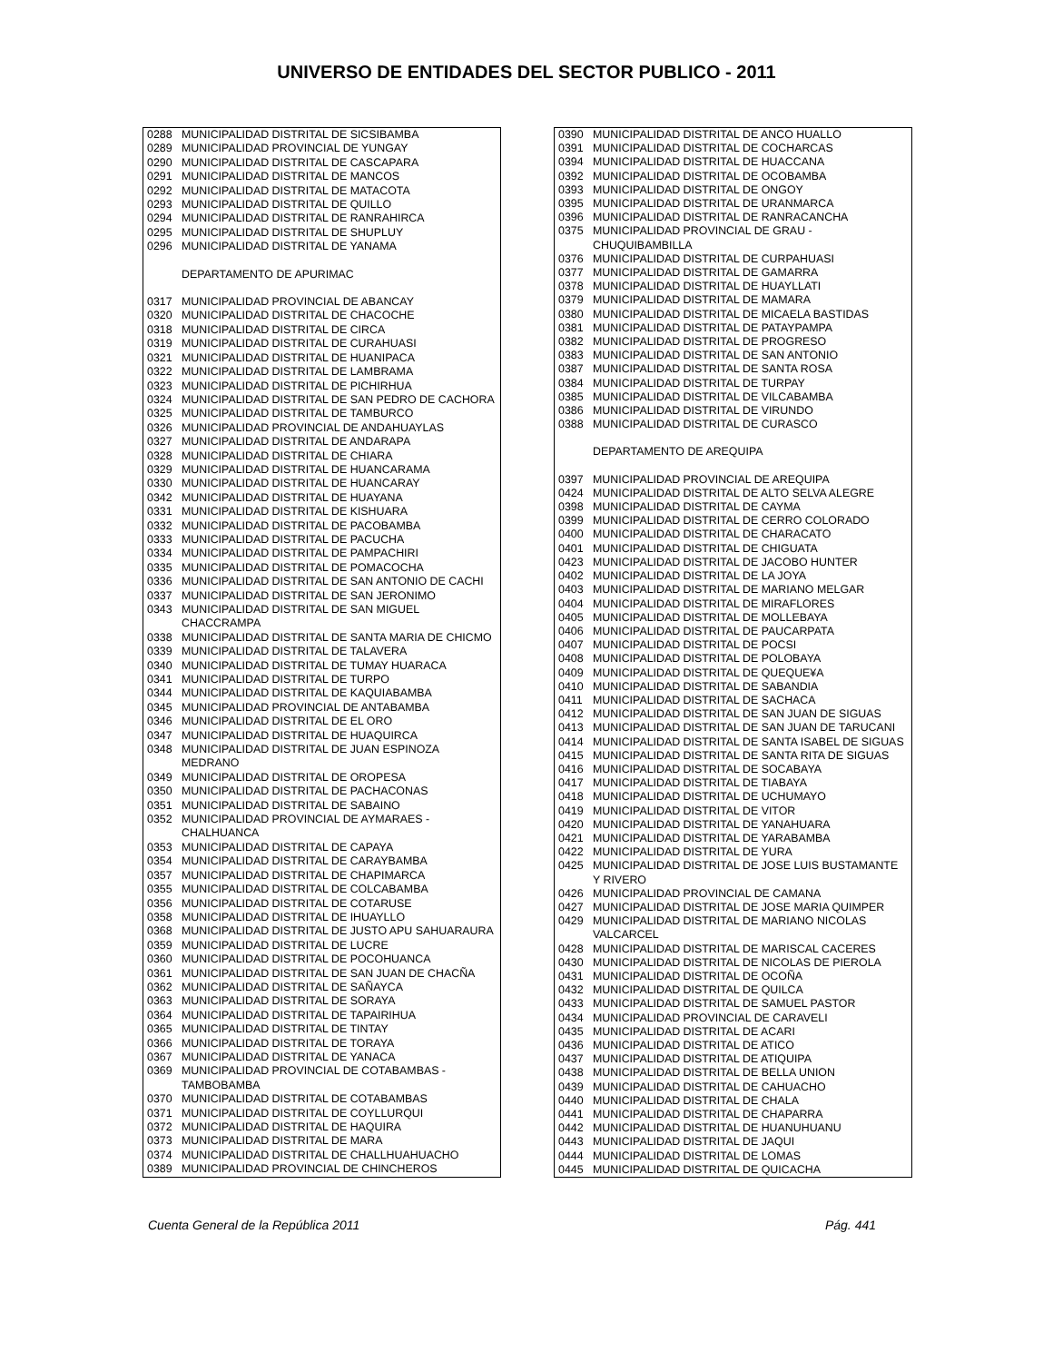UNIVERSO DE ENTIDADES DEL SECTOR PUBLICO - 2011
| 0288 | MUNICIPALIDAD DISTRITAL DE SICSIBAMBA |
| 0289 | MUNICIPALIDAD PROVINCIAL DE YUNGAY |
| 0290 | MUNICIPALIDAD DISTRITAL DE CASCAPARA |
| 0291 | MUNICIPALIDAD DISTRITAL DE MANCOS |
| 0292 | MUNICIPALIDAD DISTRITAL DE MATACOTA |
| 0293 | MUNICIPALIDAD DISTRITAL DE QUILLO |
| 0294 | MUNICIPALIDAD DISTRITAL DE RANRAHIRCA |
| 0295 | MUNICIPALIDAD DISTRITAL DE SHUPLUY |
| 0296 | MUNICIPALIDAD DISTRITAL DE YANAMA |
| | DEPARTAMENTO DE APURIMAC |
| 0317 | MUNICIPALIDAD PROVINCIAL DE ABANCAY |
| 0320 | MUNICIPALIDAD DISTRITAL DE CHACOCHE |
| 0318 | MUNICIPALIDAD DISTRITAL DE CIRCA |
| 0319 | MUNICIPALIDAD DISTRITAL DE CURAHUASI |
| 0321 | MUNICIPALIDAD DISTRITAL DE HUANIPACA |
| 0322 | MUNICIPALIDAD DISTRITAL DE LAMBRAMA |
| 0323 | MUNICIPALIDAD DISTRITAL DE PICHIRHUA |
| 0324 | MUNICIPALIDAD DISTRITAL DE SAN PEDRO DE CACHORA |
| 0325 | MUNICIPALIDAD DISTRITAL DE TAMBURCO |
| 0326 | MUNICIPALIDAD PROVINCIAL DE ANDAHUAYLAS |
| 0327 | MUNICIPALIDAD DISTRITAL DE ANDARAPA |
| 0328 | MUNICIPALIDAD DISTRITAL DE CHIARA |
| 0329 | MUNICIPALIDAD DISTRITAL DE HUANCARAMA |
| 0330 | MUNICIPALIDAD DISTRITAL DE HUANCARAY |
| 0342 | MUNICIPALIDAD DISTRITAL DE HUAYANA |
| 0331 | MUNICIPALIDAD DISTRITAL DE KISHUARA |
| 0332 | MUNICIPALIDAD DISTRITAL DE PACOBAMBA |
| 0333 | MUNICIPALIDAD DISTRITAL DE PACUCHA |
| 0334 | MUNICIPALIDAD DISTRITAL DE PAMPACHIRI |
| 0335 | MUNICIPALIDAD DISTRITAL DE POMACOCHA |
| 0336 | MUNICIPALIDAD DISTRITAL DE SAN ANTONIO DE CACHI |
| 0337 | MUNICIPALIDAD DISTRITAL DE SAN JERONIMO |
| 0343 | MUNICIPALIDAD DISTRITAL DE SAN MIGUEL CHACCRAMPA |
| 0338 | MUNICIPALIDAD DISTRITAL DE SANTA MARIA DE CHICMO |
| 0339 | MUNICIPALIDAD DISTRITAL DE TALAVERA |
| 0340 | MUNICIPALIDAD DISTRITAL DE TUMAY HUARACA |
| 0341 | MUNICIPALIDAD DISTRITAL DE TURPO |
| 0344 | MUNICIPALIDAD DISTRITAL DE KAQUIABAMBA |
| 0345 | MUNICIPALIDAD PROVINCIAL DE ANTABAMBA |
| 0346 | MUNICIPALIDAD DISTRITAL DE EL ORO |
| 0347 | MUNICIPALIDAD DISTRITAL DE HUAQUIRCA |
| 0348 | MUNICIPALIDAD DISTRITAL DE JUAN ESPINOZA MEDRANO |
| 0349 | MUNICIPALIDAD DISTRITAL DE OROPESA |
| 0350 | MUNICIPALIDAD DISTRITAL DE PACHACONAS |
| 0351 | MUNICIPALIDAD DISTRITAL DE SABAINO |
| 0352 | MUNICIPALIDAD PROVINCIAL DE AYMARAES - CHALHUANCA |
| 0353 | MUNICIPALIDAD DISTRITAL DE CAPAYA |
| 0354 | MUNICIPALIDAD DISTRITAL DE CARAYBAMBA |
| 0357 | MUNICIPALIDAD DISTRITAL DE CHAPIMARCA |
| 0355 | MUNICIPALIDAD DISTRITAL DE COLCABAMBA |
| 0356 | MUNICIPALIDAD DISTRITAL DE COTARUSE |
| 0358 | MUNICIPALIDAD DISTRITAL DE IHUAYLLO |
| 0368 | MUNICIPALIDAD DISTRITAL DE JUSTO APU SAHUARAURA |
| 0359 | MUNICIPALIDAD DISTRITAL DE LUCRE |
| 0360 | MUNICIPALIDAD DISTRITAL DE POCOHUANCA |
| 0361 | MUNICIPALIDAD DISTRITAL DE SAN JUAN DE CHACÑA |
| 0362 | MUNICIPALIDAD DISTRITAL DE SAÑAYCA |
| 0363 | MUNICIPALIDAD DISTRITAL DE SORAYA |
| 0364 | MUNICIPALIDAD DISTRITAL DE TAPAIRIHUA |
| 0365 | MUNICIPALIDAD DISTRITAL DE TINTAY |
| 0366 | MUNICIPALIDAD DISTRITAL DE TORAYA |
| 0367 | MUNICIPALIDAD DISTRITAL DE YANACA |
| 0369 | MUNICIPALIDAD PROVINCIAL DE COTABAMBAS - TAMBOBAMBA |
| 0370 | MUNICIPALIDAD DISTRITAL DE COTABAMBAS |
| 0371 | MUNICIPALIDAD DISTRITAL DE COYLLURQUI |
| 0372 | MUNICIPALIDAD DISTRITAL DE HAQUIRA |
| 0373 | MUNICIPALIDAD DISTRITAL DE MARA |
| 0374 | MUNICIPALIDAD DISTRITAL DE CHALLHUAHUACHO |
| 0389 | MUNICIPALIDAD PROVINCIAL DE CHINCHEROS |
| 0390 | MUNICIPALIDAD DISTRITAL DE ANCO HUALLO |
| 0391 | MUNICIPALIDAD DISTRITAL DE COCHARCAS |
| 0394 | MUNICIPALIDAD DISTRITAL DE HUACCANA |
| 0392 | MUNICIPALIDAD DISTRITAL DE OCOBAMBA |
| 0393 | MUNICIPALIDAD DISTRITAL DE ONGOY |
| 0395 | MUNICIPALIDAD DISTRITAL DE URANMARCA |
| 0396 | MUNICIPALIDAD DISTRITAL DE RANRACANCHA |
| 0375 | MUNICIPALIDAD PROVINCIAL DE GRAU - CHUQUIBAMBILLA |
| 0376 | MUNICIPALIDAD DISTRITAL DE CURPAHUASI |
| 0377 | MUNICIPALIDAD DISTRITAL DE GAMARRA |
| 0378 | MUNICIPALIDAD DISTRITAL DE HUAYLLATI |
| 0379 | MUNICIPALIDAD DISTRITAL DE MAMARA |
| 0380 | MUNICIPALIDAD DISTRITAL DE MICAELA BASTIDAS |
| 0381 | MUNICIPALIDAD DISTRITAL DE PATAYPAMPA |
| 0382 | MUNICIPALIDAD DISTRITAL DE PROGRESO |
| 0383 | MUNICIPALIDAD DISTRITAL DE SAN ANTONIO |
| 0387 | MUNICIPALIDAD DISTRITAL DE SANTA ROSA |
| 0384 | MUNICIPALIDAD DISTRITAL DE TURPAY |
| 0385 | MUNICIPALIDAD DISTRITAL DE VILCABAMBA |
| 0386 | MUNICIPALIDAD DISTRITAL DE VIRUNDO |
| 0388 | MUNICIPALIDAD DISTRITAL DE CURASCO |
| | DEPARTAMENTO DE AREQUIPA |
| 0397 | MUNICIPALIDAD PROVINCIAL DE AREQUIPA |
| 0424 | MUNICIPALIDAD DISTRITAL DE ALTO SELVA ALEGRE |
| 0398 | MUNICIPALIDAD DISTRITAL DE CAYMA |
| 0399 | MUNICIPALIDAD DISTRITAL DE CERRO COLORADO |
| 0400 | MUNICIPALIDAD DISTRITAL DE CHARACATO |
| 0401 | MUNICIPALIDAD DISTRITAL DE CHIGUATA |
| 0423 | MUNICIPALIDAD DISTRITAL DE JACOBO HUNTER |
| 0402 | MUNICIPALIDAD DISTRITAL DE LA JOYA |
| 0403 | MUNICIPALIDAD DISTRITAL DE MARIANO MELGAR |
| 0404 | MUNICIPALIDAD DISTRITAL DE MIRAFLORES |
| 0405 | MUNICIPALIDAD DISTRITAL DE MOLLEBAYA |
| 0406 | MUNICIPALIDAD DISTRITAL DE PAUCARPATA |
| 0407 | MUNICIPALIDAD DISTRITAL DE POCSI |
| 0408 | MUNICIPALIDAD DISTRITAL DE POLOBAYA |
| 0409 | MUNICIPALIDAD DISTRITAL DE QUEQUE¥A |
| 0410 | MUNICIPALIDAD DISTRITAL DE SABANDIA |
| 0411 | MUNICIPALIDAD DISTRITAL DE SACHACA |
| 0412 | MUNICIPALIDAD DISTRITAL DE SAN JUAN DE SIGUAS |
| 0413 | MUNICIPALIDAD DISTRITAL DE SAN JUAN DE TARUCANI |
| 0414 | MUNICIPALIDAD DISTRITAL DE SANTA ISABEL DE SIGUAS |
| 0415 | MUNICIPALIDAD DISTRITAL DE SANTA RITA DE SIGUAS |
| 0416 | MUNICIPALIDAD DISTRITAL DE SOCABAYA |
| 0417 | MUNICIPALIDAD DISTRITAL DE TIABAYA |
| 0418 | MUNICIPALIDAD DISTRITAL DE UCHUMAYO |
| 0419 | MUNICIPALIDAD DISTRITAL DE VITOR |
| 0420 | MUNICIPALIDAD DISTRITAL DE YANAHUARA |
| 0421 | MUNICIPALIDAD DISTRITAL DE YARABAMBA |
| 0422 | MUNICIPALIDAD DISTRITAL DE YURA |
| 0425 | MUNICIPALIDAD DISTRITAL DE JOSE LUIS BUSTAMANTE Y RIVERO |
| 0426 | MUNICIPALIDAD PROVINCIAL DE CAMANA |
| 0427 | MUNICIPALIDAD DISTRITAL DE JOSE MARIA QUIMPER |
| 0429 | MUNICIPALIDAD DISTRITAL DE MARIANO NICOLAS VALCARCEL |
| 0428 | MUNICIPALIDAD DISTRITAL DE MARISCAL CACERES |
| 0430 | MUNICIPALIDAD DISTRITAL DE NICOLAS DE PIEROLA |
| 0431 | MUNICIPALIDAD DISTRITAL DE OCOÑA |
| 0432 | MUNICIPALIDAD DISTRITAL DE QUILCA |
| 0433 | MUNICIPALIDAD DISTRITAL DE SAMUEL PASTOR |
| 0434 | MUNICIPALIDAD PROVINCIAL DE CARAVELI |
| 0435 | MUNICIPALIDAD DISTRITAL DE ACARI |
| 0436 | MUNICIPALIDAD DISTRITAL DE ATICO |
| 0437 | MUNICIPALIDAD DISTRITAL DE ATIQUIPA |
| 0438 | MUNICIPALIDAD DISTRITAL DE BELLA UNION |
| 0439 | MUNICIPALIDAD DISTRITAL DE CAHUACHO |
| 0440 | MUNICIPALIDAD DISTRITAL DE CHALA |
| 0441 | MUNICIPALIDAD DISTRITAL DE CHAPARRA |
| 0442 | MUNICIPALIDAD DISTRITAL DE HUANUHUANU |
| 0443 | MUNICIPALIDAD DISTRITAL DE JAQUI |
| 0444 | MUNICIPALIDAD DISTRITAL DE LOMAS |
| 0445 | MUNICIPALIDAD DISTRITAL DE QUICACHA |
Cuenta General de la República 2011 Pág. 441